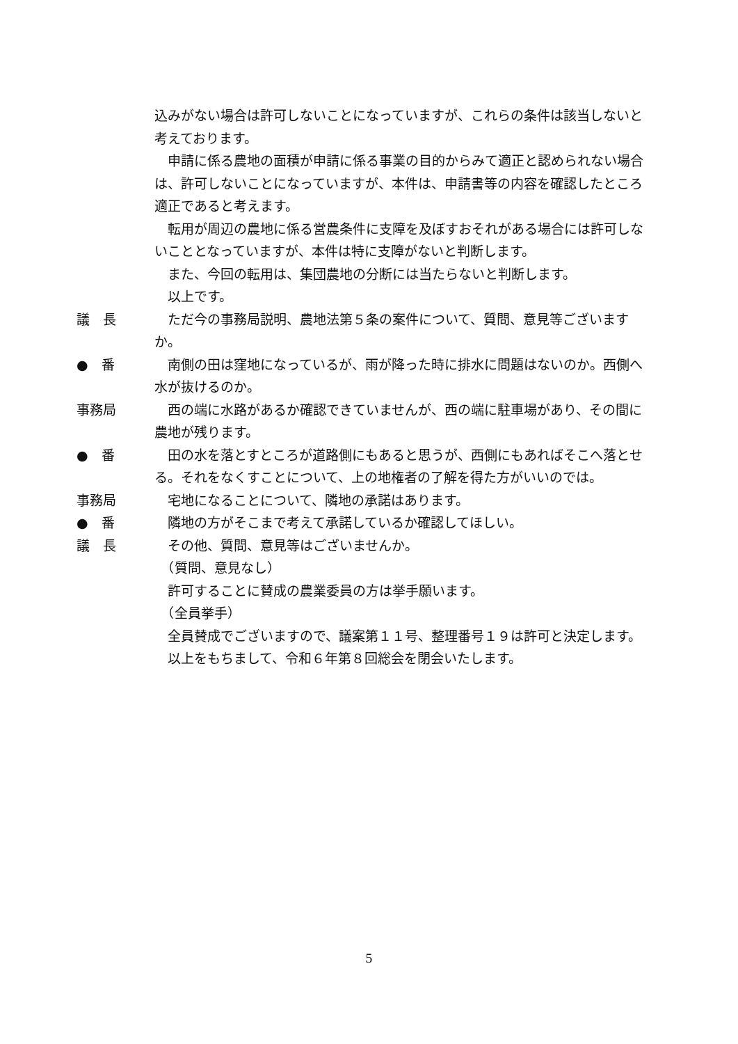込みがない場合は許可しないことになっていますが、これらの条件は該当しないと考えております。
　申請に係る農地の面積が申請に係る事業の目的からみて適正と認められない場合は、許可しないことになっていますが、本件は、申請書等の内容を確認したところ適正であると考えます。
　転用が周辺の農地に係る営農条件に支障を及ぼすおそれがある場合には許可しないこととなっていますが、本件は特に支障がないと判断します。
　また、今回の転用は、集団農地の分断には当たらないと判断します。
　以上です。
議　長 　ただ今の事務局説明、農地法第５条の案件について、質問、意見等ございますか。
●　番 　南側の田は窪地になっているが、雨が降った時に排水に問題はないのか。西側へ水が抜けるのか。
事務局 　西の端に水路があるか確認できていませんが、西の端に駐車場があり、その間に農地が残ります。
●　番 　田の水を落とすところが道路側にもあると思うが、西側にもあればそこへ落とせる。それをなくすことについて、上の地権者の了解を得た方がいいのでは。
事務局 　宅地になることについて、隣地の承諾はあります。
●　番 　隣地の方がそこまで考えて承諾しているか確認してほしい。
議　長 　その他、質問、意見等はございませんか。
　（質問、意見なし）
　許可することに賛成の農業委員の方は挙手願います。
　（全員挙手）
　全員賛成でございますので、議案第１１号、整理番号１９は許可と決定します。
　以上をもちまして、令和６年第８回総会を閉会いたします。
5